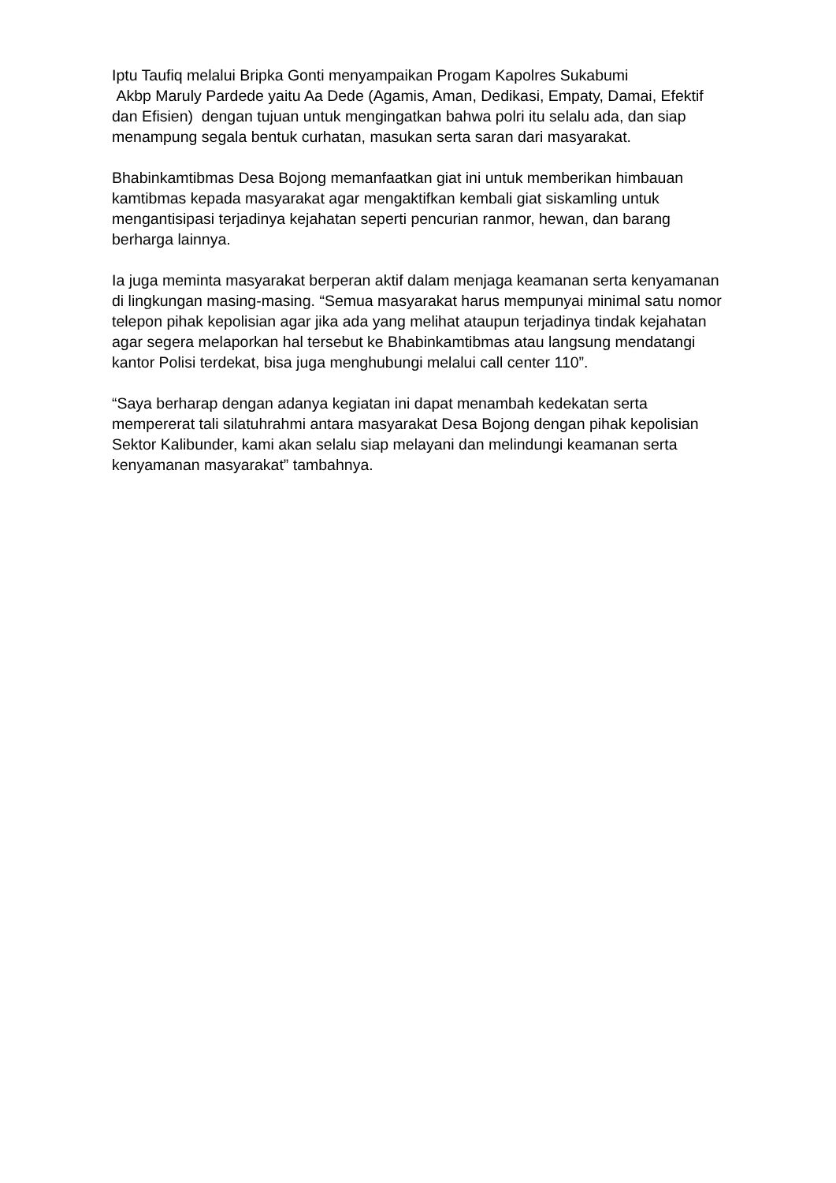Iptu Taufiq melalui Bripka Gonti menyampaikan Progam Kapolres Sukabumi
Akbp Maruly Pardede yaitu Aa Dede (Agamis, Aman, Dedikasi, Empaty, Damai, Efektif dan Efisien) dengan tujuan untuk mengingatkan bahwa polri itu selalu ada, dan siap menampung segala bentuk curhatan, masukan serta saran dari masyarakat.
Bhabinkamtibmas Desa Bojong memanfaatkan giat ini untuk memberikan himbauan kamtibmas kepada masyarakat agar mengaktifkan kembali giat siskamling untuk mengantisipasi terjadinya kejahatan seperti pencurian ranmor, hewan, dan barang berharga lainnya.
Ia juga meminta masyarakat berperan aktif dalam menjaga keamanan serta kenyamanan di lingkungan masing-masing. “Semua masyarakat harus mempunyai minimal satu nomor telepon pihak kepolisian agar jika ada yang melihat ataupun terjadinya tindak kejahatan agar segera melaporkan hal tersebut ke Bhabinkamtibmas atau langsung mendatangi kantor Polisi terdekat, bisa juga menghubungi melalui call center 110”.
“Saya berharap dengan adanya kegiatan ini dapat menambah kedekatan serta mempererat tali silatuhrahmi antara masyarakat Desa Bojong dengan pihak kepolisian Sektor Kalibunder, kami akan selalu siap melayani dan melindungi keamanan serta kenyamanan masyarakat” tambahnya.